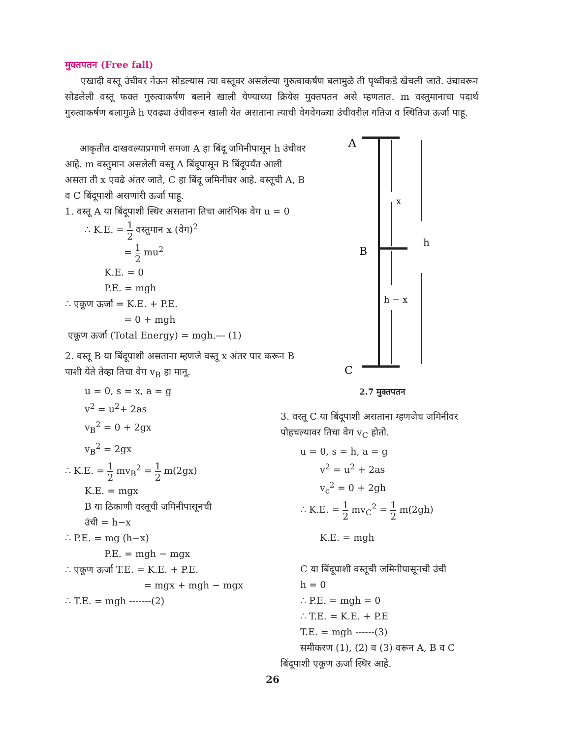मुक्तपतन (Free fall)
एखादी वस्तू उंचीवर नेऊन सोडल्यास त्या वस्तूवर असलेल्या गुरुत्वाकर्षण बलामुळे ती पृथ्वीकडे खेचली जाते. उंचावरून सोडलेली वस्तू फक्त गुरुत्वाकर्षण बलाने खाली येण्याच्या क्रियेस मुक्तपतन असे म्हणतात. m वस्तुमानाचा पदार्थ गुरुत्वाकर्षण बलामुळे h एवढ्या उंचीवरून खाली येत असताना त्याची वेगवेगळ्या उंचीवरील गतिज व स्थितिज ऊर्जा पाहू.
आकृतीत दाखवल्याप्रमाणे समजा A हा बिंदू जमिनीपासून h उंचीवर आहे. m वस्तुमान असलेली वस्तू A बिंदूपासून B बिंदूपर्यंत आली असता ती x एवढे अंतर जाते, C हा बिंदू जमिनीवर आहे. वस्तूची A, B व C बिंदूपाशी असणारी ऊर्जा पाहू.
1. वस्तू A या बिंदूपाशी स्थिर असताना तिचा आरंभिक वेग u = 0
∴ K.E. = 1 2 वस्तुमान x (वेग)<sup>2</sup>
= 1 2 mu<sup>2</sup>
K.E. = 0
P.E. = mgh
∴ एकूण ऊर्जा = K.E. + P.E.
= 0 + mgh
एकूण ऊर्जा (Total Energy) = mgh.--- (1)
2. वस्तू B या बिंदूपाशी असताना म्हणजे वस्तू x अंतर पार करून B पाशी येते तेव्हा तिचा वेग v<sub>B</sub> हा मानू.
u = 0, s = x, a = g
v<sup>2</sup> = u<sup>2</sup>+ 2as
v<sub>B</sub><sup>2</sup> = 0 + 2gx
v<sub>B</sub><sup>2</sup> = 2gx
∴ K.E. = 1 2 mv<sub>B</sub><sup>2</sup> = 1 2 m(2gx)
K.E. = mgx
B या ठिकाणी वस्तूची जमिनीपासूनची
उंची = h−x
∴ P.E. = mg (h−x)
P.E. = mgh − mgx
∴ एकूण ऊर्जा T.E. = K.E. + P.E.
= mgx + mgh − mgx
∴ T.E. = mgh -------(2)
A
B
C
x
h − x
h
2.7 मुक्तपतन
3. वस्तू C या बिंदूपाशी असताना म्हणजेच जमिनीवर पोहचल्यावर तिचा वेग v<sub>C</sub> होतो.
u = 0, s = h, a = g
v<sup>2</sup> = u<sup>2</sup> + 2as
v<sub>c</sub><sup>2</sup> = 0 + 2gh
∴ K.E. = 1 2 mv<sub>C</sub><sup>2</sup> = 1 2 m(2gh)
K.E. = mgh
C या बिंदूपाशी वस्तूची जमिनीपासूनची उंची
h = 0
∴ P.E. = mgh = 0
∴ T.E. = K.E. + P.E
T.E. = mgh ------(3)
समीकरण (1), (2) व (3) वरून A, B व C
बिंदूपाशी एकूण ऊर्जा स्थिर आहे.
26